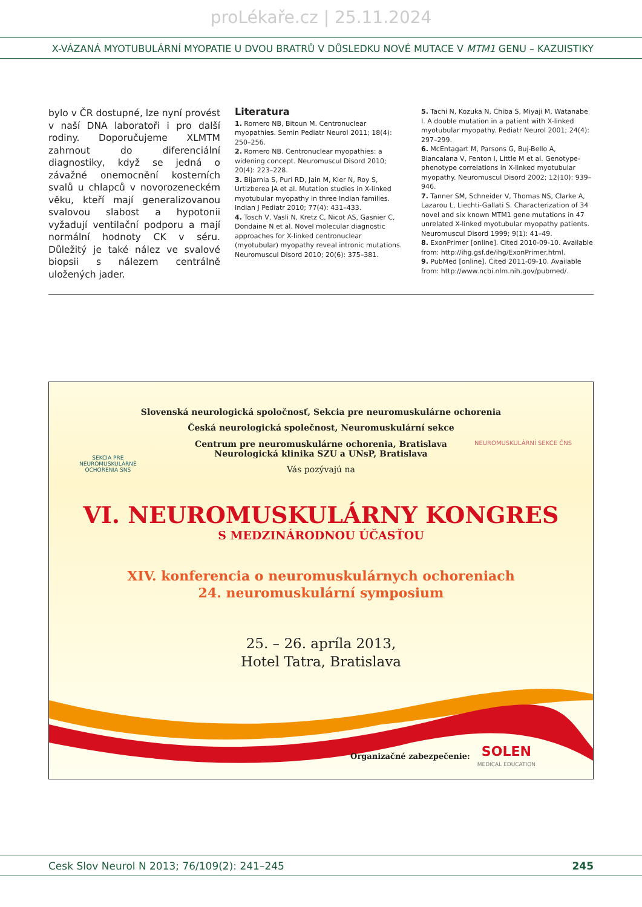proLékaře.cz | 25.11.2024
X-VÁZANÁ MYOTUBULÁRNÍ MYOPATIE U DVOU BRATRŮ V DŮSLEDKU NOVÉ MUTACE V MTM1 GENU – KAZUISTIKY
bylo v ČR dostupné, lze nyní provést v naší DNA laboratoři i pro další rodiny. Doporučujeme XLMTM zahrnout do diferenciální diagnostiky, když se jedná o závažné onemocnění kosterních svalů u chlapců v novorozeneckém věku, kteří mají generalizovanou svalovou slabost a hypotonii vyžadují ventilační podporu a mají normální hodnoty CK v séru. Důležitý je také nález ve svalové biopsii s nálezem centrálně uložených jader.
Literatura
1. Romero NB, Bitoun M. Centronuclear myopathies. Semin Pediatr Neurol 2011; 18(4): 250–256.
2. Romero NB. Centronuclear myopathies: a widening concept. Neuromuscul Disord 2010; 20(4): 223–228.
3. Bijarnia S, Puri RD, Jain M, Kler N, Roy S, Urtizberea JA et al. Mutation studies in X-linked myotubular myopathy in three Indian families. Indian J Pediatr 2010; 77(4): 431–433.
4. Tosch V, Vasli N, Kretz C, Nicot AS, Gasnier C, Dondaine N et al. Novel molecular diagnostic approaches for X-linked centronuclear (myotubular) myopathy reveal intronic mutations. Neuromuscul Disord 2010; 20(6): 375–381.
5. Tachi N, Kozuka N, Chiba S, Miyaji M, Watanabe I. A double mutation in a patient with X-linked myotubular myopathy. Pediatr Neurol 2001; 24(4): 297–299.
6. McEntagart M, Parsons G, Buj-Bello A, Biancalana V, Fenton I, Little M et al. Genotype-phenotype correlations in X-linked myotubular myopathy. Neuromuscul Disord 2002; 12(10): 939–946.
7. Tanner SM, Schneider V, Thomas NS, Clarke A, Lazarou L, Liechti-Gallati S. Characterization of 34 novel and six known MTM1 gene mutations in 47 unrelated X-linked myotubular myopathy patients. Neuromuscul Disord 1999; 9(1): 41–49.
8. ExonPrimer [online]. Cited 2010-09-10. Available from: http://ihg.gsf.de/ihg/ExonPrimer.html.
9. PubMed [online]. Cited 2011-09-10. Available from: http://www.ncbi.nlm.nih.gov/pubmed/.
SEKCIA PRE
NEUROMUSKULÁRNE
OCHORENIA SNS
NEUROMUSKULÁRNÍ SEKCE ČNS
Slovenská neurologická spoločnosť, Sekcia pre neuromuskulárne ochorenia
Česká neurologická společnost, Neuromuskulární sekce
Centrum pre neuromuskulárne ochorenia, Bratislava
Neurologická klinika SZU a UNsP, Bratislava
Vás pozývajú na
VI. NEUROMUSKULÁRNY KONGRES
S MEDZINÁRODNOU ÚČASŤOU
XIV. konferencia o neuromuskulárnych ochoreniach
24. neuromuskulární symposium
25. – 26. apríla 2013,
Hotel Tatra, Bratislava
Organizačné zabezpečenie: SOLEN
MEDICAL EDUCATION
Cesk Slov Neurol N 2013; 76/109(2): 241–245 245